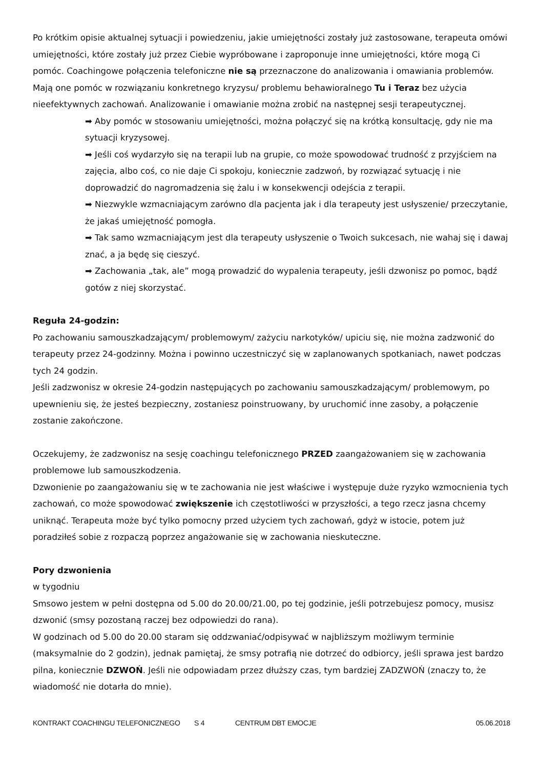Po krótkim opisie aktualnej sytuacji i powiedzeniu, jakie umiejętności zostały już zastosowane, terapeuta omówi umiejętności, które zostały już przez Ciebie wypróbowane i zaproponuje inne umiejętności, które mogą Ci pomóc. Coachingowe połączenia telefoniczne nie są przeznaczone do analizowania i omawiania problemów. Mają one pomóc w rozwiązaniu konkretnego kryzysu/ problemu behawioralnego Tu i Teraz bez użycia nieefektywnych zachowań. Analizowanie i omawianie można zrobić na następnej sesji terapeutycznej.
➡ Aby pomóc w stosowaniu umiejętności, można połączyć się na krótką konsultację, gdy nie ma sytuacji kryzysowej.
➡ Jeśli coś wydarzyło się na terapii lub na grupie, co może spowodować trudność z przyjściem na zajęcia, albo coś, co nie daje Ci spokoju, koniecznie zadzwoń, by rozwiązać sytuację i nie doprowadzić do nagromadzenia się żalu i w konsekwencji odejścia z terapii.
➡ Niezwykle wzmacniającym zarówno dla pacjenta jak i dla terapeuty jest usłyszenie/ przeczytanie, że jakaś umiejętność pomogła.
➡ Tak samo wzmacniającym jest dla terapeuty usłyszenie o Twoich sukcesach, nie wahaj się i dawaj znać, a ja będę się cieszyć.
➡ Zachowania „tak, ale” mogą prowadzić do wypalenia terapeuty, jeśli dzwonisz po pomoc, bądź gotów z niej skorzystać.
Reguła 24-godzin:
Po zachowaniu samouszkadzającym/ problemowym/ zażyciu narkotyków/ upiciu się, nie można zadzwonić do terapeuty przez 24-godzinny. Można i powinno uczestniczyć się w zaplanowanych spotkaniach, nawet podczas tych 24 godzin.
Jeśli zadzwonisz w okresie 24-godzin następujących po zachowaniu samouszkadzającym/ problemowym, po upewnieniu się, że jesteś bezpieczny, zostaniesz poinstruowany, by uruchomić inne zasoby, a połączenie zostanie zakończone.
Oczekujemy, że zadzwonisz na sesję coachingu telefonicznego PRZED zaangażowaniem się w zachowania problemowe lub samouszkodzenia.
Dzwonienie po zaangażowaniu się w te zachowania nie jest właściwe i występuje duże ryzyko wzmocnienia tych zachowań, co może spowodować zwiększenie ich częstotliwości w przyszłości, a tego rzecz jasna chcemy uniknąć. Terapeuta może być tylko pomocny przed użyciem tych zachowań, gdyż w istocie, potem już poradziłeś sobie z rozpaczą poprzez angażowanie się w zachowania nieskuteczne.
Pory dzwonienia
w tygodniu
Smsowo jestem w pełni dostępna od 5.00 do 20.00/21.00, po tej godzinie, jeśli potrzebujesz pomocy, musisz dzwonić (smsy pozostaną raczej bez odpowiedzi do rana).
W godzinach od 5.00 do 20.00 staram się oddzwaniać/odpisywać w najbliższym możliwym terminie (maksymalnie do 2 godzin), jednak pamiętaj, że smsy potrafią nie dotrzeć do odbiorcy, jeśli sprawa jest bardzo pilna, koniecznie DZWOŃ. Jeśli nie odpowiadam przez dłuższy czas, tym bardziej ZADZWOŃ (znaczy to, że wiadomość nie dotarła do mnie).
KONTRAKT COACHINGU TELEFONICZNEGO S 4 CENTRUM DBT EMOCJE 05.06.2018